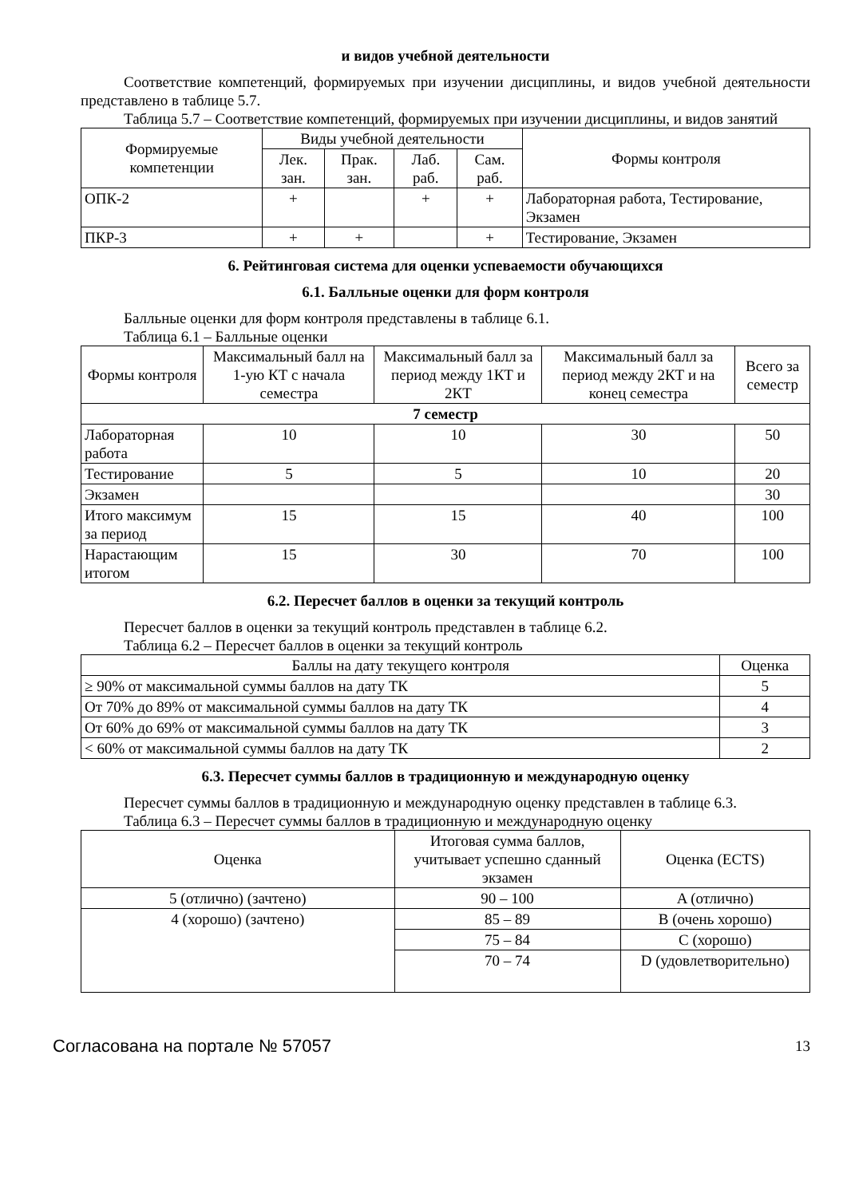и видов учебной деятельности
Соответствие компетенций, формируемых при изучении дисциплины, и видов учебной деятельности представлено в таблице 5.7.
Таблица 5.7 – Соответствие компетенций, формируемых при изучении дисциплины, и видов занятий
| Формируемые компетенции | Виды учебной деятельности | | | | Формы контроля |
| --- | --- | --- | --- | --- | --- |
| | Лек. зан. | Прак. зан. | Лаб. раб. | Сам. раб. | |
| ОПК-2 | + | | + | + | Лабораторная работа, Тестирование, Экзамен |
| ПКР-3 | + | + | | + | Тестирование, Экзамен |
6. Рейтинговая система для оценки успеваемости обучающихся
6.1. Балльные оценки для форм контроля
Балльные оценки для форм контроля представлены в таблице 6.1.
Таблица 6.1 – Балльные оценки
| Формы контроля | Максимальный балл на 1-ую КТ с начала семестра | Максимальный балл за период между 1КТ и 2КТ | Максимальный балл за период между 2КТ и на конец семестра | Всего за семестр |
| --- | --- | --- | --- | --- |
| 7 семестр | | | | |
| Лабораторная работа | 10 | 10 | 30 | 50 |
| Тестирование | 5 | 5 | 10 | 20 |
| Экзамен | | | | 30 |
| Итого максимум за период | 15 | 15 | 40 | 100 |
| Нарастающим итогом | 15 | 30 | 70 | 100 |
6.2. Пересчет баллов в оценки за текущий контроль
Пересчет баллов в оценки за текущий контроль представлен в таблице 6.2.
Таблица 6.2 – Пересчет баллов в оценки за текущий контроль
| Баллы на дату текущего контроля | Оценка |
| --- | --- |
| ≥ 90% от максимальной суммы баллов на дату ТК | 5 |
| От 70% до 89% от максимальной суммы баллов на дату ТК | 4 |
| От 60% до 69% от максимальной суммы баллов на дату ТК | 3 |
| < 60% от максимальной суммы баллов на дату ТК | 2 |
6.3. Пересчет суммы баллов в традиционную и международную оценку
Пересчет суммы баллов в традиционную и международную оценку представлен в таблице 6.3.
Таблица 6.3 – Пересчет суммы баллов в традиционную и международную оценку
| Оценка | Итоговая сумма баллов, учитывает успешно сданный экзамен | Оценка (ECTS) |
| --- | --- | --- |
| 5 (отлично) (зачтено) | 90 – 100 | A (отлично) |
| 4 (хорошо) (зачтено) | 85 – 89 | B (очень хорошо) |
| | 75 – 84 | C (хорошо) |
| | 70 – 74 | D (удовлетворительно) |
Согласована на портале № 57057 13